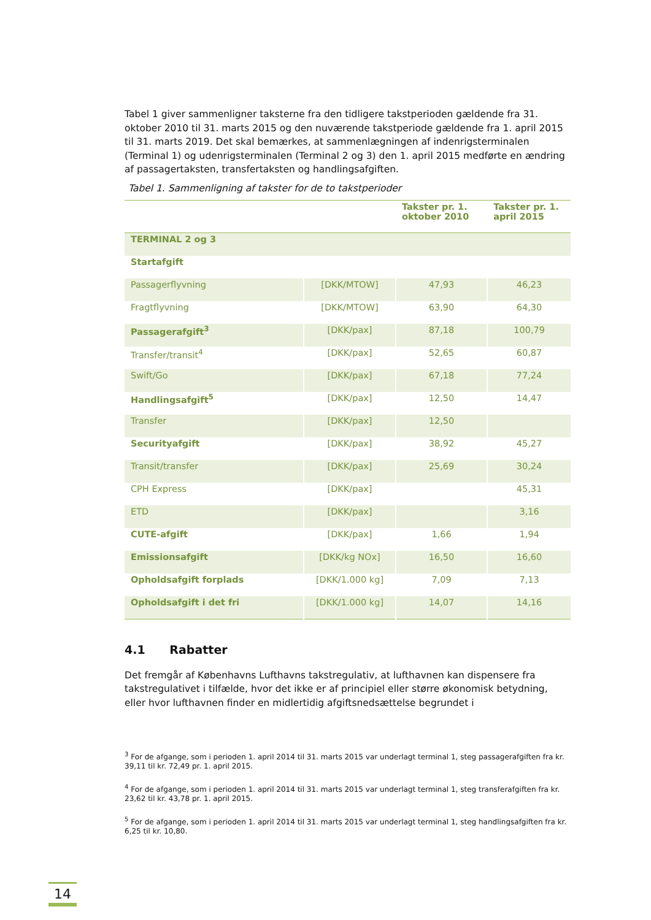Tabel 1 giver sammenligner taksterne fra den tidligere takstperioden gældende fra 31. oktober 2010 til 31. marts 2015 og den nuværende takstperiode gældende fra 1. april 2015 til 31. marts 2019. Det skal bemærkes, at sammenlægningen af indenrigsterminalen (Terminal 1) og udenrigsterminalen (Terminal 2 og 3) den 1. april 2015 medførte en ændring af passagertaksten, transfertaksten og handlingsafgiften.
Tabel 1. Sammenligning af takster for de to takstperioder
| | | Takster pr. 1. oktober 2010 | Takster pr. 1. april 2015 |
| --- | --- | --- | --- |
| TERMINAL 2 og 3 | | | |
| Startafgift | | | |
| Passagerflyvning | [DKK/MTOW] | 47,93 | 46,23 |
| Fragtflyvning | [DKK/MTOW] | 63,90 | 64,30 |
| Passagerafgift<sup>3</sup> | [DKK/pax] | 87,18 | 100,79 |
| Transfer/transit<sup>4</sup> | [DKK/pax] | 52,65 | 60,87 |
| Swift/Go | [DKK/pax] | 67,18 | 77,24 |
| Handlingsafgift<sup>5</sup> | [DKK/pax] | 12,50 | 14,47 |
| Transfer | [DKK/pax] | 12,50 | |
| Securityafgift | [DKK/pax] | 38,92 | 45,27 |
| Transit/transfer | [DKK/pax] | 25,69 | 30,24 |
| CPH Express | [DKK/pax] | | 45,31 |
| ETD | [DKK/pax] | | 3,16 |
| CUTE-afgift | [DKK/pax] | 1,66 | 1,94 |
| Emissionsafgift | [DKK/kg NOx] | 16,50 | 16,60 |
| Opholdsafgift forplads | [DKK/1.000 kg] | 7,09 | 7,13 |
| Opholdsafgift i det fri | [DKK/1.000 kg] | 14,07 | 14,16 |
4.1 Rabatter
Det fremgår af Københavns Lufthavns takstregulativ, at lufthavnen kan dispensere fra takstregulativet i tilfælde, hvor det ikke er af principiel eller større økonomisk betydning, eller hvor lufthavnen finder en midlertidig afgiftsnedsættelse begrundet i
<sup>3</sup> For de afgange, som i perioden 1. april 2014 til 31. marts 2015 var underlagt terminal 1, steg passagerafgiften fra kr. 39,11 til kr. 72,49 pr. 1. april 2015.
<sup>4</sup> For de afgange, som i perioden 1. april 2014 til 31. marts 2015 var underlagt terminal 1, steg transferafgiften fra kr. 23,62 til kr. 43,78 pr. 1. april 2015.
<sup>5</sup> For de afgange, som i perioden 1. april 2014 til 31. marts 2015 var underlagt terminal 1, steg handlingsafgiften fra kr. 6,25 til kr. 10,80.
14